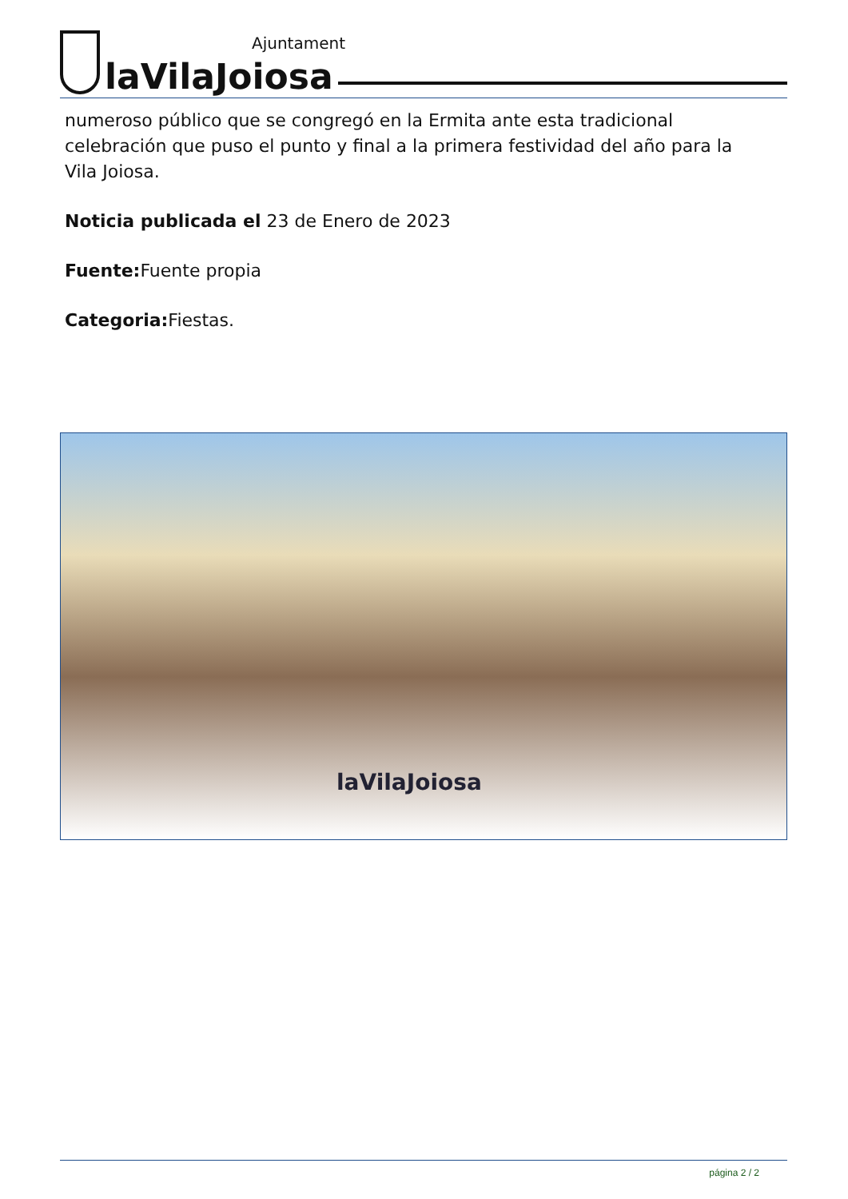laVilaJoiosa
Ajuntament
numeroso público que se congregó en la Ermita ante esta tradicional celebración que puso el punto y final a la primera festividad del año para la Vila Joiosa.
Noticia publicada el 23 de Enero de 2023
Fuente: Fuente propia
Categoria: Fiestas.
laVilaJoiosa
página 2 / 2